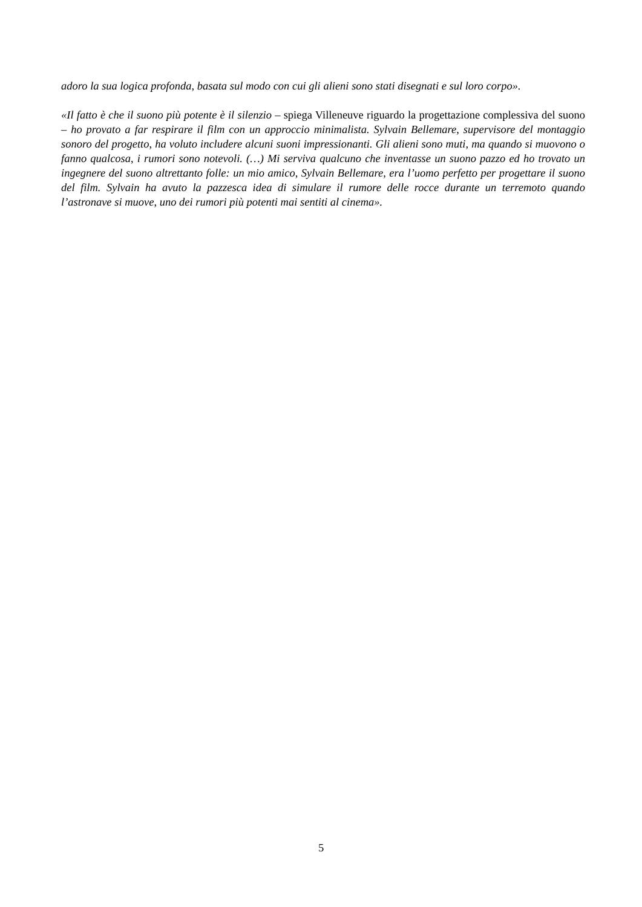adoro la sua logica profonda, basata sul modo con cui gli alieni sono stati disegnati e sul loro corpo».
«Il fatto è che il suono più potente è il silenzio – spiega Villeneuve riguardo la progettazione complessiva del suono – ho provato a far respirare il film con un approccio minimalista. Sylvain Bellemare, supervisore del montaggio sonoro del progetto, ha voluto includere alcuni suoni impressionanti. Gli alieni sono muti, ma quando si muovono o fanno qualcosa, i rumori sono notevoli. (…) Mi serviva qualcuno che inventasse un suono pazzo ed ho trovato un ingegnere del suono altrettanto folle: un mio amico, Sylvain Bellemare, era l’uomo perfetto per progettare il suono del film. Sylvain ha avuto la pazzesca idea di simulare il rumore delle rocce durante un terremoto quando l’astronave si muove, uno dei rumori più potenti mai sentiti al cinema».
5